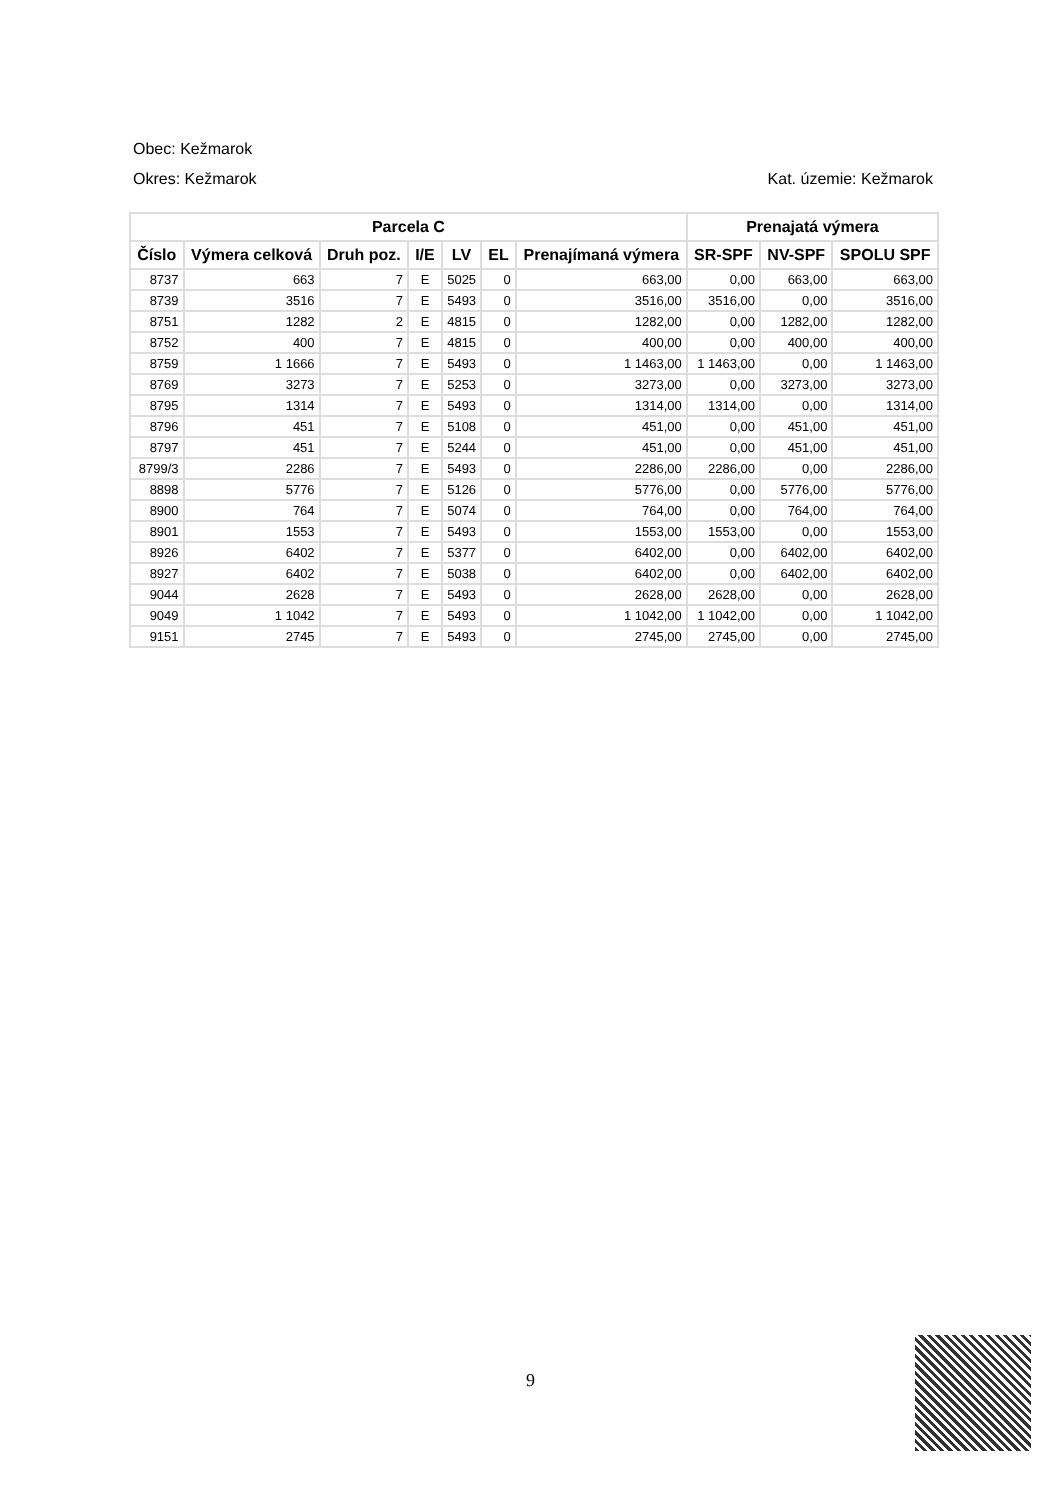Obec: Kežmarok
Okres: Kežmarok Kat. územie: Kežmarok
| Parcela C | | | | | | | Prenajatá výmera | | |
| --- | --- | --- | --- | --- | --- | --- | --- | --- | --- |
| Číslo | Výmera celková | Druh poz. | I/E | LV | EL | Prenajímaná výmera | SR-SPF | NV-SPF | SPOLU SPF |
| 8737 | 663 | 7 | E | 5025 | 0 | 663,00 | 0,00 | 663,00 | 663,00 |
| 8739 | 3516 | 7 | E | 5493 | 0 | 3516,00 | 3516,00 | 0,00 | 3516,00 |
| 8751 | 1282 | 2 | E | 4815 | 0 | 1282,00 | 0,00 | 1282,00 | 1282,00 |
| 8752 | 400 | 7 | E | 4815 | 0 | 400,00 | 0,00 | 400,00 | 400,00 |
| 8759 | 1 1666 | 7 | E | 5493 | 0 | 1 1463,00 | 1 1463,00 | 0,00 | 1 1463,00 |
| 8769 | 3273 | 7 | E | 5253 | 0 | 3273,00 | 0,00 | 3273,00 | 3273,00 |
| 8795 | 1314 | 7 | E | 5493 | 0 | 1314,00 | 1314,00 | 0,00 | 1314,00 |
| 8796 | 451 | 7 | E | 5108 | 0 | 451,00 | 0,00 | 451,00 | 451,00 |
| 8797 | 451 | 7 | E | 5244 | 0 | 451,00 | 0,00 | 451,00 | 451,00 |
| 8799/3 | 2286 | 7 | E | 5493 | 0 | 2286,00 | 2286,00 | 0,00 | 2286,00 |
| 8898 | 5776 | 7 | E | 5126 | 0 | 5776,00 | 0,00 | 5776,00 | 5776,00 |
| 8900 | 764 | 7 | E | 5074 | 0 | 764,00 | 0,00 | 764,00 | 764,00 |
| 8901 | 1553 | 7 | E | 5493 | 0 | 1553,00 | 1553,00 | 0,00 | 1553,00 |
| 8926 | 6402 | 7 | E | 5377 | 0 | 6402,00 | 0,00 | 6402,00 | 6402,00 |
| 8927 | 6402 | 7 | E | 5038 | 0 | 6402,00 | 0,00 | 6402,00 | 6402,00 |
| 9044 | 2628 | 7 | E | 5493 | 0 | 2628,00 | 2628,00 | 0,00 | 2628,00 |
| 9049 | 1 1042 | 7 | E | 5493 | 0 | 1 1042,00 | 1 1042,00 | 0,00 | 1 1042,00 |
| 9151 | 2745 | 7 | E | 5493 | 0 | 2745,00 | 2745,00 | 0,00 | 2745,00 |
9